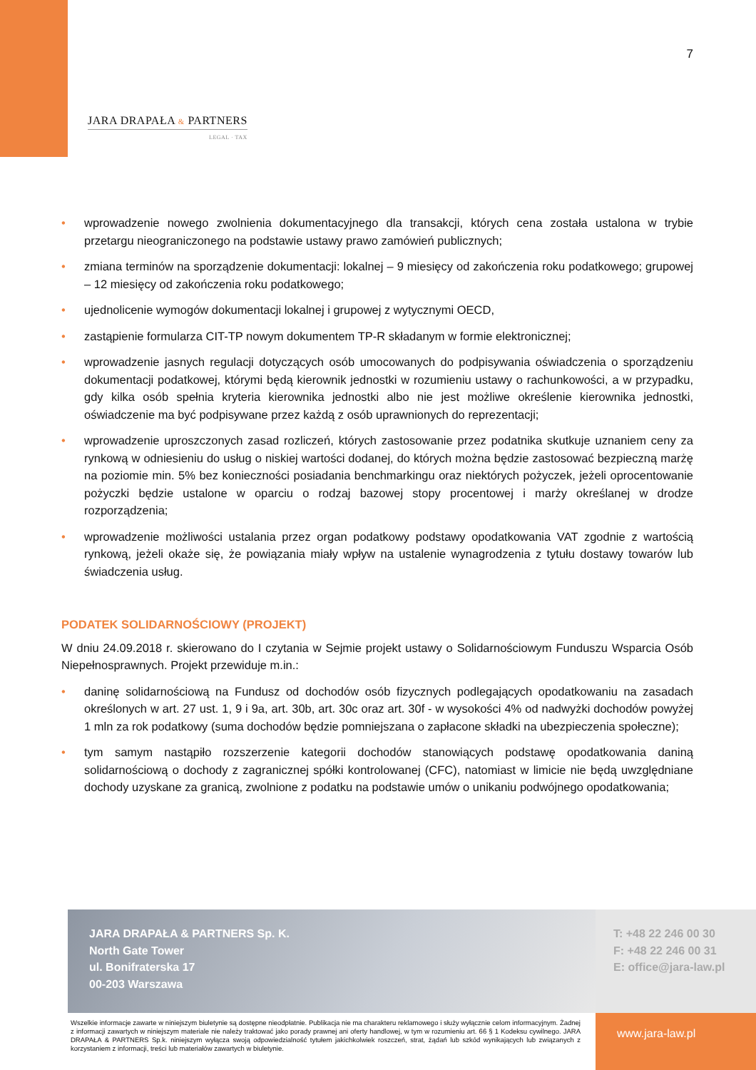7
JARA DRAPAŁA & PARTNERS
LEGAL · TAX
• wprowadzenie nowego zwolnienia dokumentacyjnego dla transakcji, których cena została ustalona w trybie przetargu nieograniczonego na podstawie ustawy prawo zamówień publicznych;
• zmiana terminów na sporządzenie dokumentacji: lokalnej – 9 miesięcy od zakończenia roku podatkowego; grupowej – 12 miesięcy od zakończenia roku podatkowego;
• ujednolicenie wymogów dokumentacji lokalnej i grupowej z wytycznymi OECD,
• zastąpienie formularza CIT-TP nowym dokumentem TP-R składanym w formie elektronicznej;
• wprowadzenie jasnych regulacji dotyczących osób umocowanych do podpisywania oświadczenia o sporządzeniu dokumentacji podatkowej, którymi będą kierownik jednostki w rozumieniu ustawy o rachunkowości, a w przypadku, gdy kilka osób spełnia kryteria kierownika jednostki albo nie jest możliwe określenie kierownika jednostki, oświadczenie ma być podpisywane przez każdą z osób uprawnionych do reprezentacji;
• wprowadzenie uproszczonych zasad rozliczeń, których zastosowanie przez podatnika skutkuje uznaniem ceny za rynkową w odniesieniu do usług o niskiej wartości dodanej, do których można będzie zastosować bezpieczną marżę na poziomie min. 5% bez konieczności posiadania benchmarkingu oraz niektórych pożyczek, jeżeli oprocentowanie pożyczki będzie ustalone w oparciu o rodzaj bazowej stopy procentowej i marży określanej w drodze rozporządzenia;
• wprowadzenie możliwości ustalania przez organ podatkowy podstawy opodatkowania VAT zgodnie z wartością rynkową, jeżeli okaże się, że powiązania miały wpływ na ustalenie wynagrodzenia z tytułu dostawy towarów lub świadczenia usług.
PODATEK SOLIDARNOŚCIOWY (PROJEKT)
W dniu 24.09.2018 r. skierowano do I czytania w Sejmie projekt ustawy o Solidarnościowym Funduszu Wsparcia Osób Niepełnosprawnych. Projekt przewiduje m.in.:
• daninę solidarnościową na Fundusz od dochodów osób fizycznych podlegających opodatkowaniu na zasadach określonych w art. 27 ust. 1, 9 i 9a, art. 30b, art. 30c oraz art. 30f - w wysokości 4% od nadwyżki dochodów powyżej 1 mln za rok podatkowy (suma dochodów będzie pomniejszana o zapłacone składki na ubezpieczenia społeczne);
• tym samym nastąpiło rozszerzenie kategorii dochodów stanowiących podstawę opodatkowania daniną solidarnościową o dochody z zagranicznej spółki kontrolowanej (CFC), natomiast w limicie nie będą uwzględniane dochody uzyskane za granicą, zwolnione z podatku na podstawie umów o unikaniu podwójnego opodatkowania;
JARA DRAPAŁA & PARTNERS Sp. K.
North Gate Tower
ul. Bonifraterska 17
00-203 Warszawa
T: +48 22 246 00 30
F: +48 22 246 00 31
E: office@jara-law.pl
Wszelkie informacje zawarte w niniejszym biuletynie są dostępne nieodpłatnie. Publikacja nie ma charakteru reklamowego i służy wyłącznie celom informacyjnym. Żadnej z informacji zawartych w niniejszym materiale nie należy traktować jako porady prawnej ani oferty handlowej, w tym w rozumieniu art. 66 § 1 Kodeksu cywilnego. JARA DRAPAŁA & PARTNERS Sp.k. niniejszym wyłącza swoją odpowiedzialność tytułem jakichkolwiek roszczeń, strat, żądań lub szkód wynikających lub związanych z korzystaniem z informacji, treści lub materiałów zawartych w biuletynie.
www.jara-law.pl